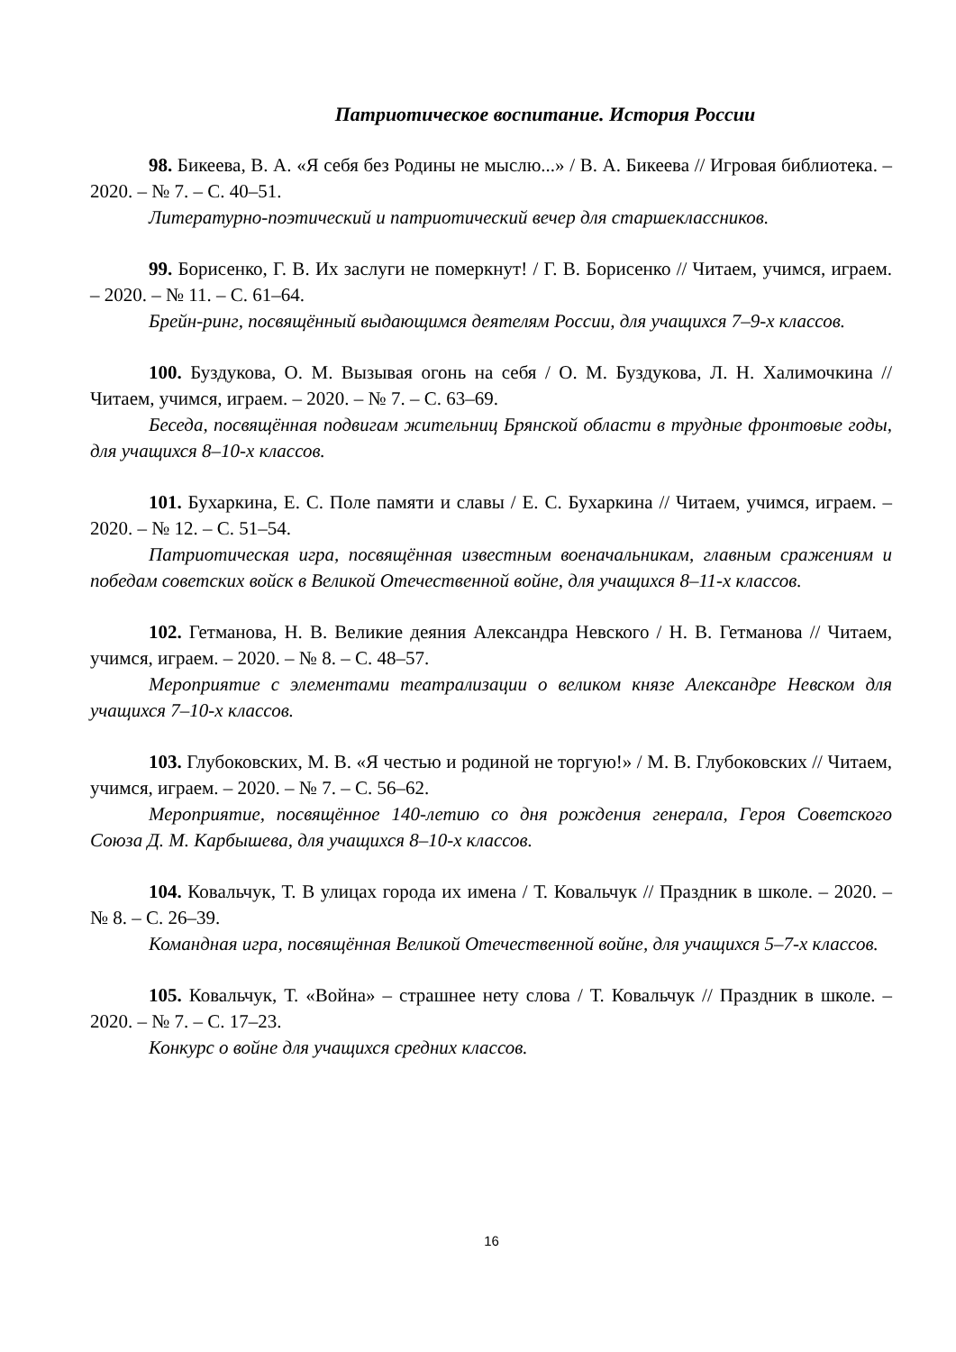Патриотическое воспитание. История России
98. Бикеева, В. А. «Я себя без Родины не мыслю...» / В. А. Бикеева // Игровая библиотека. – 2020. – № 7. – С. 40–51.
Литературно-поэтический и патриотический вечер для старшеклассников.
99. Борисенко, Г. В. Их заслуги не померкнут! / Г. В. Борисенко // Читаем, учимся, играем. – 2020. – № 11. – С. 61–64.
Брейн-ринг, посвящённый выдающимся деятелям России, для учащихся 7–9-х классов.
100. Буздукова, О. М. Вызывая огонь на себя / О. М. Буздукова, Л. Н. Халимочкина // Читаем, учимся, играем. – 2020. – № 7. – С. 63–69.
Беседа, посвящённая подвигам жительниц Брянской области в трудные фронтовые годы, для учащихся 8–10-х классов.
101. Бухаркина, Е. С. Поле памяти и славы / Е. С. Бухаркина // Читаем, учимся, играем. – 2020. – № 12. – С. 51–54.
Патриотическая игра, посвящённая известным военачальникам, главным сражениям и победам советских войск в Великой Отечественной войне, для учащихся 8–11-х классов.
102. Гетманова, Н. В. Великие деяния Александра Невского / Н. В. Гетманова // Читаем, учимся, играем. – 2020. – № 8. – С. 48–57.
Мероприятие с элементами театрализации о великом князе Александре Невском для учащихся 7–10-х классов.
103. Глубоковских, М. В. «Я честью и родиной не торгую!» / М. В. Глубоковских // Читаем, учимся, играем. – 2020. – № 7. – С. 56–62.
Мероприятие, посвящённое 140-летию со дня рождения генерала, Героя Советского Союза Д. М. Карбышева, для учащихся 8–10-х классов.
104. Ковальчук, Т. В улицах города их имена / Т. Ковальчук // Праздник в школе. – 2020. – № 8. – С. 26–39.
Командная игра, посвящённая Великой Отечественной войне, для учащихся 5–7-х классов.
105. Ковальчук, Т. «Война» – страшнее нету слова / Т. Ковальчук // Праздник в школе. – 2020. – № 7. – С. 17–23.
Конкурс о войне для учащихся средних классов.
16